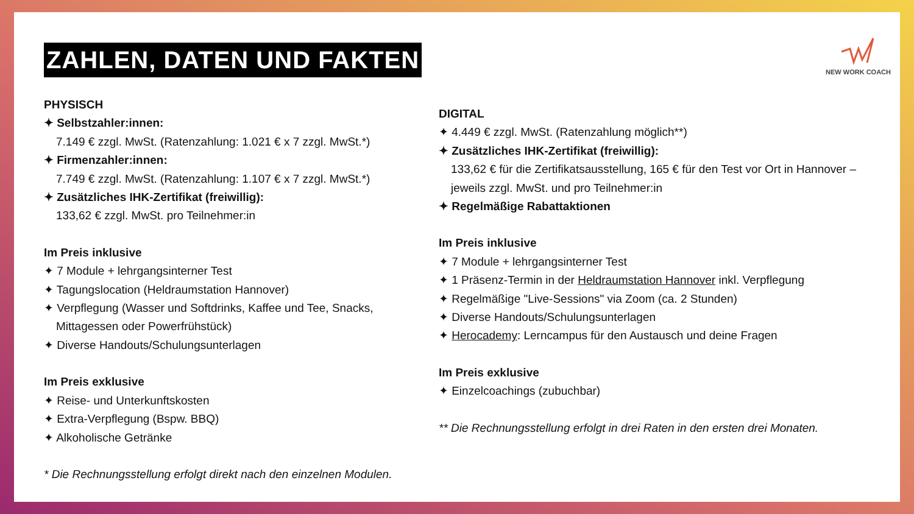ZAHLEN, DATEN UND FAKTEN
NEW WORK COACH
PHYSISCH
✦ Selbstzahler:innen:
7.149 € zzgl. MwSt. (Ratenzahlung: 1.021 € x 7 zzgl. MwSt.*)
✦ Firmenzahler:innen:
7.749 € zzgl. MwSt. (Ratenzahlung: 1.107 € x 7 zzgl. MwSt.*)
✦ Zusätzliches IHK-Zertifikat (freiwillig):
133,62 € zzgl. MwSt. pro Teilnehmer:in
Im Preis inklusive
✦ 7 Module + lehrgangsinterner Test
✦ Tagungslocation (Heldraumstation Hannover)
✦ Verpflegung (Wasser und Softdrinks, Kaffee und Tee, Snacks,
Mittagessen oder Powerfrühstück)
✦ Diverse Handouts/Schulungsunterlagen
Im Preis exklusive
✦ Reise- und Unterkunftskosten
✦ Extra-Verpflegung (Bspw. BBQ)
✦ Alkoholische Getränke
* Die Rechnungsstellung erfolgt direkt nach den einzelnen Modulen.
DIGITAL
✦ 4.449 € zzgl. MwSt. (Ratenzahlung möglich**)
✦ Zusätzliches IHK-Zertifikat (freiwillig):
133,62 € für die Zertifikatsausstellung, 165 € für den Test vor Ort in Hannover – jeweils zzgl. MwSt. und pro Teilnehmer:in
✦ Regelmäßige Rabattaktionen
Im Preis inklusive
✦ 7 Module + lehrgangsinterner Test
✦ 1 Präsenz-Termin in der Heldraumstation Hannover inkl. Verpflegung
✦ Regelmäßige "Live-Sessions" via Zoom (ca. 2 Stunden)
✦ Diverse Handouts/Schulungsunterlagen
✦ Herocademy: Lerncampus für den Austausch und deine Fragen
Im Preis exklusive
✦ Einzelcoachings (zubuchbar)
** Die Rechnungsstellung erfolgt in drei Raten in den ersten drei Monaten.